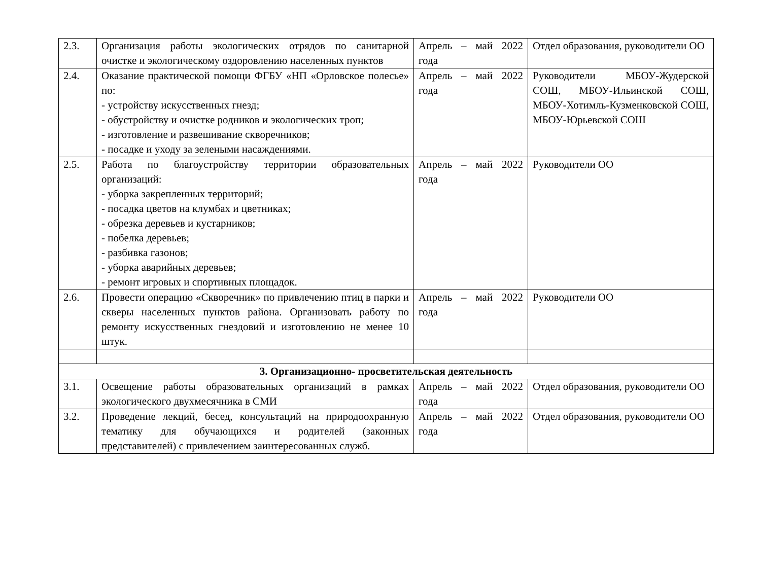| 2.3. | Организация работы экологических отрядов по санитарной очистке и экологическому оздоровлению населенных пунктов | Апрель – май 2022 года | Отдел образования, руководители ОО |
| 2.4. | Оказание практической помощи ФГБУ «НП «Орловское полесье» по: - устройству искусственных гнезд; - обустройству и очистке родников и экологических троп; - изготовление и развешивание скворечников; - посадке и уходу за зелеными насаждениями. | Апрель – май 2022 года | Руководители МБОУ-Жудерской СОШ, МБОУ-Ильинской СОШ, МБОУ-Хотимль-Кузменковской СОШ, МБОУ-Юрьевской СОШ |
| 2.5. | Работа по благоустройству территории образовательных организаций: - уборка закрепленных территорий; - посадка цветов на клумбах и цветниках; - обрезка деревьев и кустарников; - побелка деревьев; - разбивка газонов; - уборка аварийных деревьев; - ремонт игровых и спортивных площадок. | Апрель – май 2022 года | Руководители ОО |
| 2.6. | Провести операцию «Скворечник» по привлечению птиц в парки и скверы населенных пунктов района. Организовать работу по ремонту искусственных гнездовий и изготовлению не менее 10 штук. | Апрель – май 2022 года | Руководители ОО |
| 3. Организационно- просветительская деятельность | | | |
| 3.1. | Освещение работы образовательных организаций в рамках экологического двухмесячника в СМИ | Апрель – май 2022 года | Отдел образования, руководители ОО |
| 3.2. | Проведение лекций, бесед, консультаций на природоохранную тематику для обучающихся и родителей (законных представителей) с привлечением заинтересованных служб. | Апрель – май 2022 года | Отдел образования, руководители ОО |